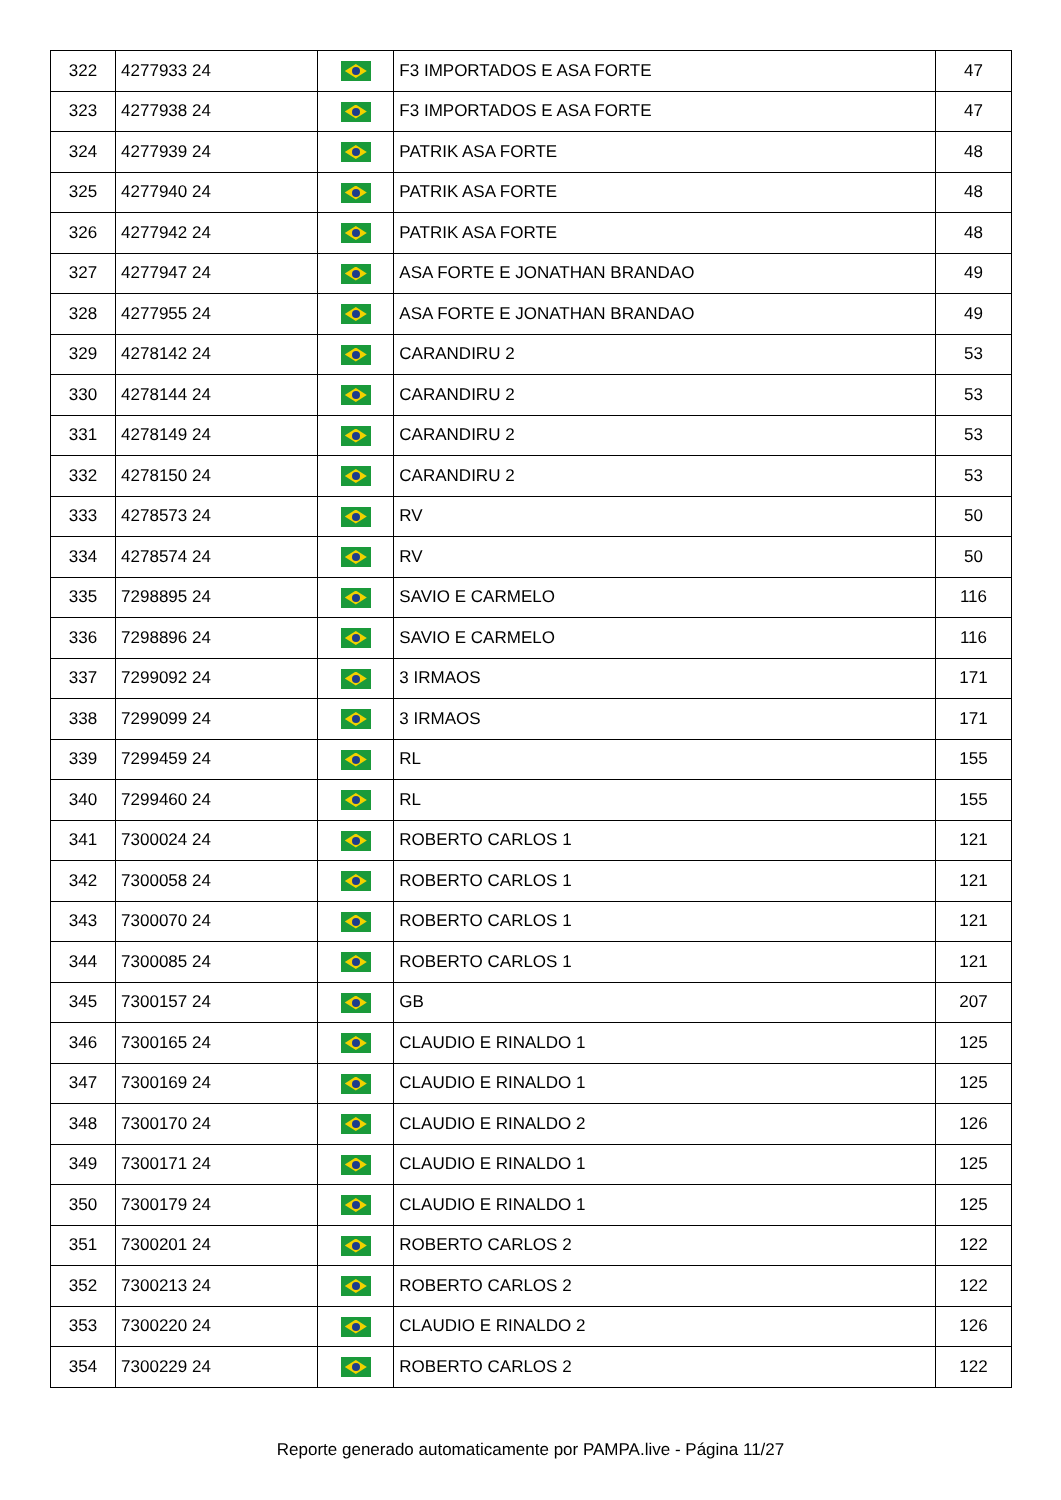| 322 | 4277933 24 | | F3 IMPORTADOS E ASA FORTE | 47 |
| 323 | 4277938 24 | | F3 IMPORTADOS E ASA FORTE | 47 |
| 324 | 4277939 24 | | PATRIK ASA FORTE | 48 |
| 325 | 4277940 24 | | PATRIK ASA FORTE | 48 |
| 326 | 4277942 24 | | PATRIK ASA FORTE | 48 |
| 327 | 4277947 24 | | ASA FORTE E JONATHAN BRANDAO | 49 |
| 328 | 4277955 24 | | ASA FORTE E JONATHAN BRANDAO | 49 |
| 329 | 4278142 24 | | CARANDIRU 2 | 53 |
| 330 | 4278144 24 | | CARANDIRU 2 | 53 |
| 331 | 4278149 24 | | CARANDIRU 2 | 53 |
| 332 | 4278150 24 | | CARANDIRU 2 | 53 |
| 333 | 4278573 24 | | RV | 50 |
| 334 | 4278574 24 | | RV | 50 |
| 335 | 7298895 24 | | SAVIO E CARMELO | 116 |
| 336 | 7298896 24 | | SAVIO E CARMELO | 116 |
| 337 | 7299092 24 | | 3 IRMAOS | 171 |
| 338 | 7299099 24 | | 3 IRMAOS | 171 |
| 339 | 7299459 24 | | RL | 155 |
| 340 | 7299460 24 | | RL | 155 |
| 341 | 7300024 24 | | ROBERTO CARLOS 1 | 121 |
| 342 | 7300058 24 | | ROBERTO CARLOS 1 | 121 |
| 343 | 7300070 24 | | ROBERTO CARLOS 1 | 121 |
| 344 | 7300085 24 | | ROBERTO CARLOS 1 | 121 |
| 345 | 7300157 24 | | GB | 207 |
| 346 | 7300165 24 | | CLAUDIO E RINALDO 1 | 125 |
| 347 | 7300169 24 | | CLAUDIO E RINALDO 1 | 125 |
| 348 | 7300170 24 | | CLAUDIO E RINALDO 2 | 126 |
| 349 | 7300171 24 | | CLAUDIO E RINALDO 1 | 125 |
| 350 | 7300179 24 | | CLAUDIO E RINALDO 1 | 125 |
| 351 | 7300201 24 | | ROBERTO CARLOS 2 | 122 |
| 352 | 7300213 24 | | ROBERTO CARLOS 2 | 122 |
| 353 | 7300220 24 | | CLAUDIO E RINALDO 2 | 126 |
| 354 | 7300229 24 | | ROBERTO CARLOS 2 | 122 |
Reporte generado automaticamente por PAMPA.live - Página 11/27